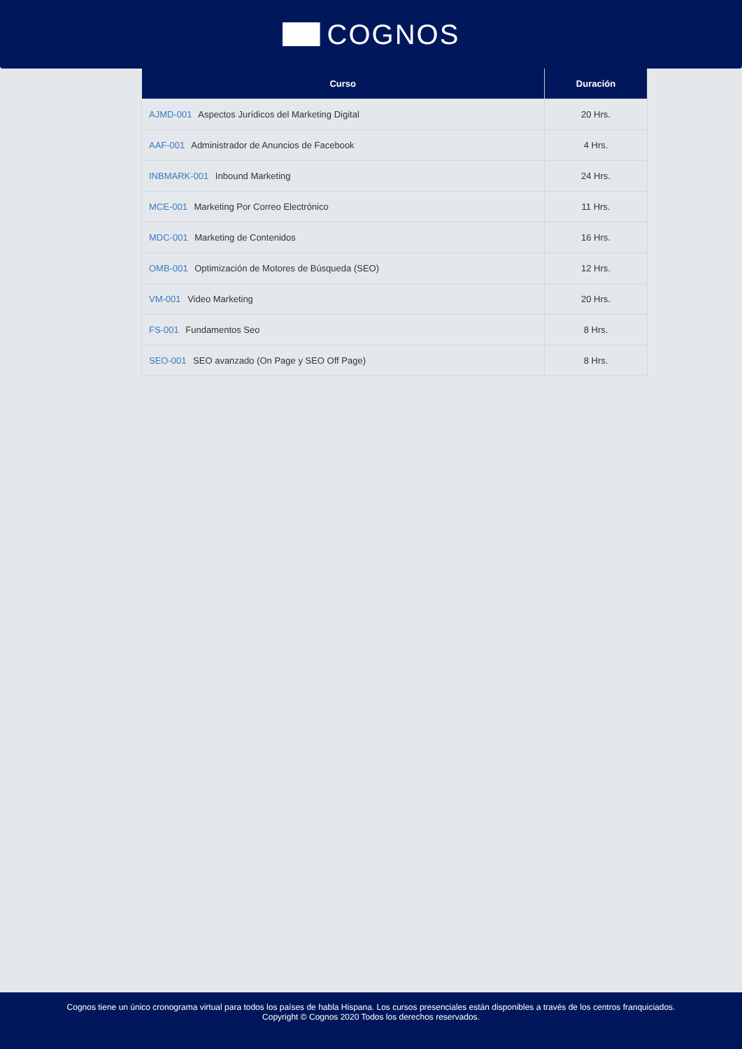COGNOS
| Curso | Duración |
| --- | --- |
| AJMD-001 Aspectos Jurídicos del Marketing Digital | 20 Hrs. |
| AAF-001 Administrador de Anuncios de Facebook | 4 Hrs. |
| INBMARK-001 Inbound Marketing | 24 Hrs. |
| MCE-001 Marketing Por Correo Electrónico | 11 Hrs. |
| MDC-001 Marketing de Contenidos | 16 Hrs. |
| OMB-001 Optimización de Motores de Búsqueda (SEO) | 12 Hrs. |
| VM-001 Video Marketing | 20 Hrs. |
| FS-001 Fundamentos Seo | 8 Hrs. |
| SEO-001 SEO avanzado (On Page y SEO Off Page) | 8 Hrs. |
Cognos tiene un único cronograma virtual para todos los países de habla Hispana. Los cursos presenciales están disponibles a través de los centros franquiciados.
Copyright © Cognos 2020 Todos los derechos reservados.